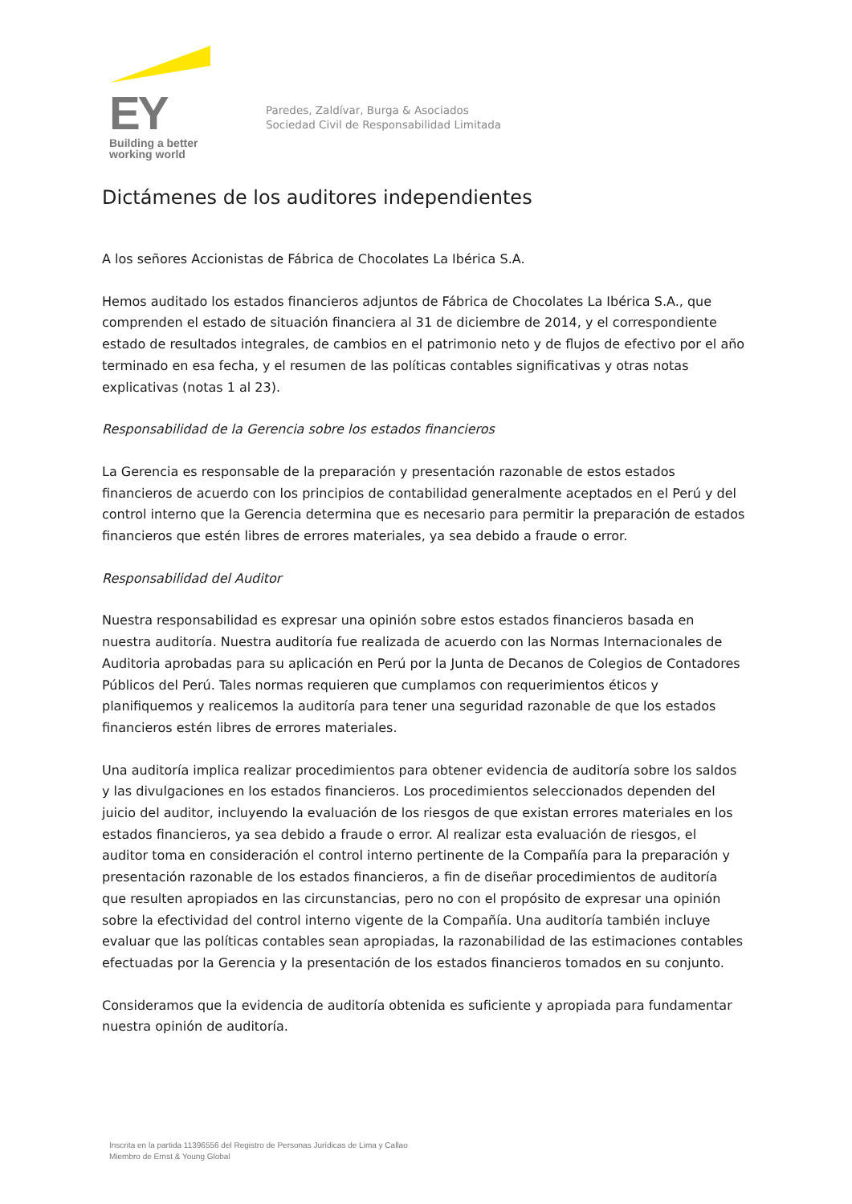EY
Building a better
working world
Paredes, Zaldívar, Burga & Asociados
Sociedad Civil de Responsabilidad Limitada
Dictámenes de los auditores independientes
A los señores Accionistas de Fábrica de Chocolates La Ibérica S.A.
Hemos auditado los estados financieros adjuntos de Fábrica de Chocolates La Ibérica S.A., que comprenden el estado de situación financiera al 31 de diciembre de 2014, y el correspondiente estado de resultados integrales, de cambios en el patrimonio neto y de flujos de efectivo por el año terminado en esa fecha, y el resumen de las políticas contables significativas y otras notas explicativas (notas 1 al 23).
Responsabilidad de la Gerencia sobre los estados financieros
La Gerencia es responsable de la preparación y presentación razonable de estos estados financieros de acuerdo con los principios de contabilidad generalmente aceptados en el Perú y del control interno que la Gerencia determina que es necesario para permitir la preparación de estados financieros que estén libres de errores materiales, ya sea debido a fraude o error.
Responsabilidad del Auditor
Nuestra responsabilidad es expresar una opinión sobre estos estados financieros basada en nuestra auditoría. Nuestra auditoría fue realizada de acuerdo con las Normas Internacionales de Auditoria aprobadas para su aplicación en Perú por la Junta de Decanos de Colegios de Contadores Públicos del Perú. Tales normas requieren que cumplamos con requerimientos éticos y planifiquemos y realicemos la auditoría para tener una seguridad razonable de que los estados financieros estén libres de errores materiales.
Una auditoría implica realizar procedimientos para obtener evidencia de auditoría sobre los saldos y las divulgaciones en los estados financieros. Los procedimientos seleccionados dependen del juicio del auditor, incluyendo la evaluación de los riesgos de que existan errores materiales en los estados financieros, ya sea debido a fraude o error. Al realizar esta evaluación de riesgos, el auditor toma en consideración el control interno pertinente de la Compañía para la preparación y presentación razonable de los estados financieros, a fin de diseñar procedimientos de auditoría que resulten apropiados en las circunstancias, pero no con el propósito de expresar una opinión sobre la efectividad del control interno vigente de la Compañía. Una auditoría también incluye evaluar que las políticas contables sean apropiadas, la razonabilidad de las estimaciones contables efectuadas por la Gerencia y la presentación de los estados financieros tomados en su conjunto.
Consideramos que la evidencia de auditoría obtenida es suficiente y apropiada para fundamentar nuestra opinión de auditoría.
Inscrita en la partida 11396556 del Registro de Personas Jurídicas de Lima y Callao
Miembro de Ernst & Young Global